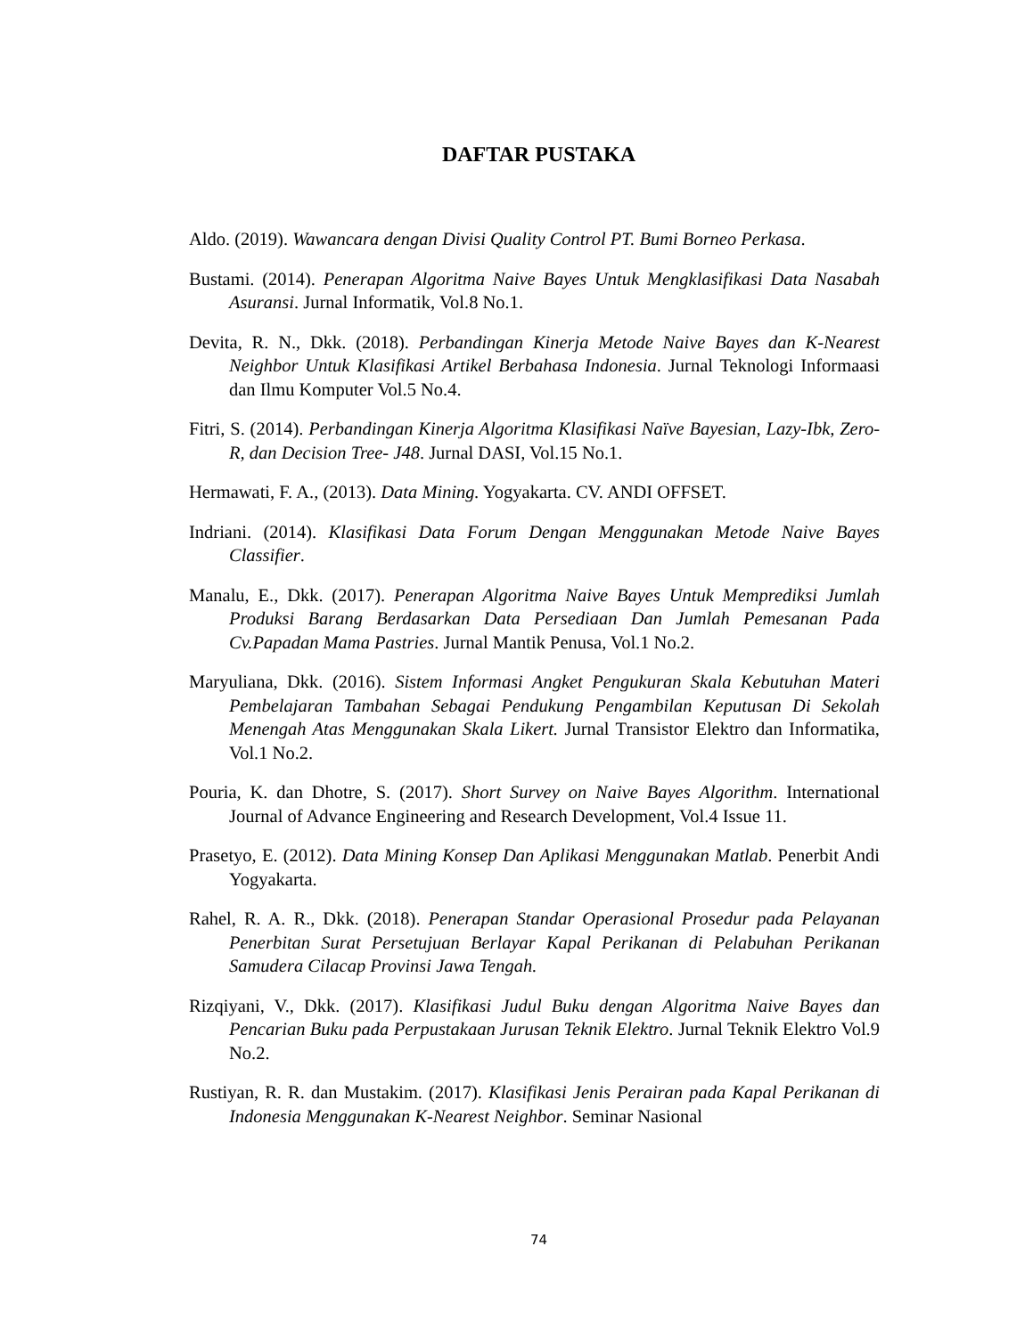DAFTAR PUSTAKA
Aldo. (2019). Wawancara dengan Divisi Quality Control PT. Bumi Borneo Perkasa.
Bustami. (2014). Penerapan Algoritma Naive Bayes Untuk Mengklasifikasi Data Nasabah Asuransi. Jurnal Informatik, Vol.8 No.1.
Devita, R. N., Dkk. (2018). Perbandingan Kinerja Metode Naive Bayes dan K-Nearest Neighbor Untuk Klasifikasi Artikel Berbahasa Indonesia. Jurnal Teknologi Informaasi dan Ilmu Komputer Vol.5 No.4.
Fitri, S. (2014). Perbandingan Kinerja Algoritma Klasifikasi Naïve Bayesian, Lazy-Ibk, Zero-R, dan Decision Tree- J48. Jurnal DASI, Vol.15 No.1.
Hermawati, F. A., (2013). Data Mining. Yogyakarta. CV. ANDI OFFSET.
Indriani. (2014). Klasifikasi Data Forum Dengan Menggunakan Metode Naive Bayes Classifier.
Manalu, E., Dkk. (2017). Penerapan Algoritma Naive Bayes Untuk Memprediksi Jumlah Produksi Barang Berdasarkan Data Persediaan Dan Jumlah Pemesanan Pada Cv.Papadan Mama Pastries. Jurnal Mantik Penusa, Vol.1 No.2.
Maryuliana, Dkk. (2016). Sistem Informasi Angket Pengukuran Skala Kebutuhan Materi Pembelajaran Tambahan Sebagai Pendukung Pengambilan Keputusan Di Sekolah Menengah Atas Menggunakan Skala Likert. Jurnal Transistor Elektro dan Informatika, Vol.1 No.2.
Pouria, K. dan Dhotre, S. (2017). Short Survey on Naive Bayes Algorithm. International Journal of Advance Engineering and Research Development, Vol.4 Issue 11.
Prasetyo, E. (2012). Data Mining Konsep Dan Aplikasi Menggunakan Matlab. Penerbit Andi Yogyakarta.
Rahel, R. A. R., Dkk. (2018). Penerapan Standar Operasional Prosedur pada Pelayanan Penerbitan Surat Persetujuan Berlayar Kapal Perikanan di Pelabuhan Perikanan Samudera Cilacap Provinsi Jawa Tengah.
Rizqiyani, V., Dkk. (2017). Klasifikasi Judul Buku dengan Algoritma Naive Bayes dan Pencarian Buku pada Perpustakaan Jurusan Teknik Elektro. Jurnal Teknik Elektro Vol.9 No.2.
Rustiyan, R. R. dan Mustakim. (2017). Klasifikasi Jenis Perairan pada Kapal Perikanan di Indonesia Menggunakan K-Nearest Neighbor. Seminar Nasional
74